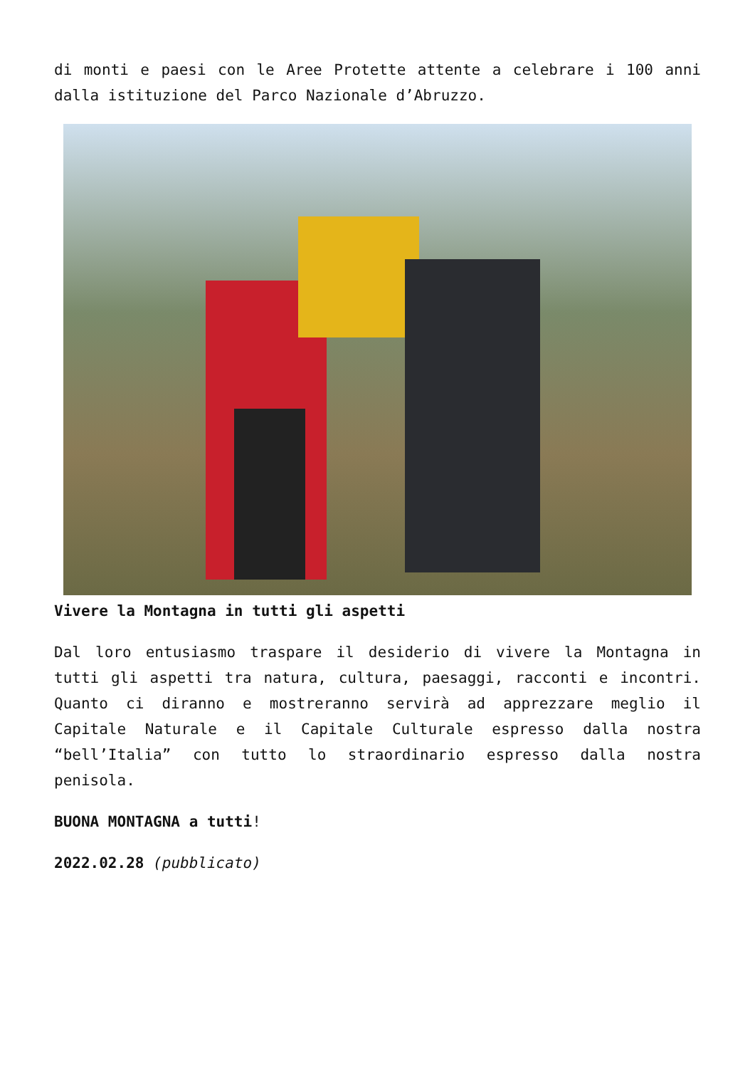di monti e paesi con le Aree Protette attente a celebrare i 100 anni dalla istituzione del Parco Nazionale d’Abruzzo.
Vivere la Montagna in tutti gli aspetti
Dal loro entusiasmo traspare il desiderio di vivere la Montagna in tutti gli aspetti tra natura, cultura, paesaggi, racconti e incontri. Quanto ci diranno e mostreranno servirà ad apprezzare meglio il Capitale Naturale e il Capitale Culturale espresso dalla nostra “bell’Italia” con tutto lo straordinario espresso dalla nostra penisola.
BUONA MONTAGNA a tutti!
2022.02.28 (pubblicato)